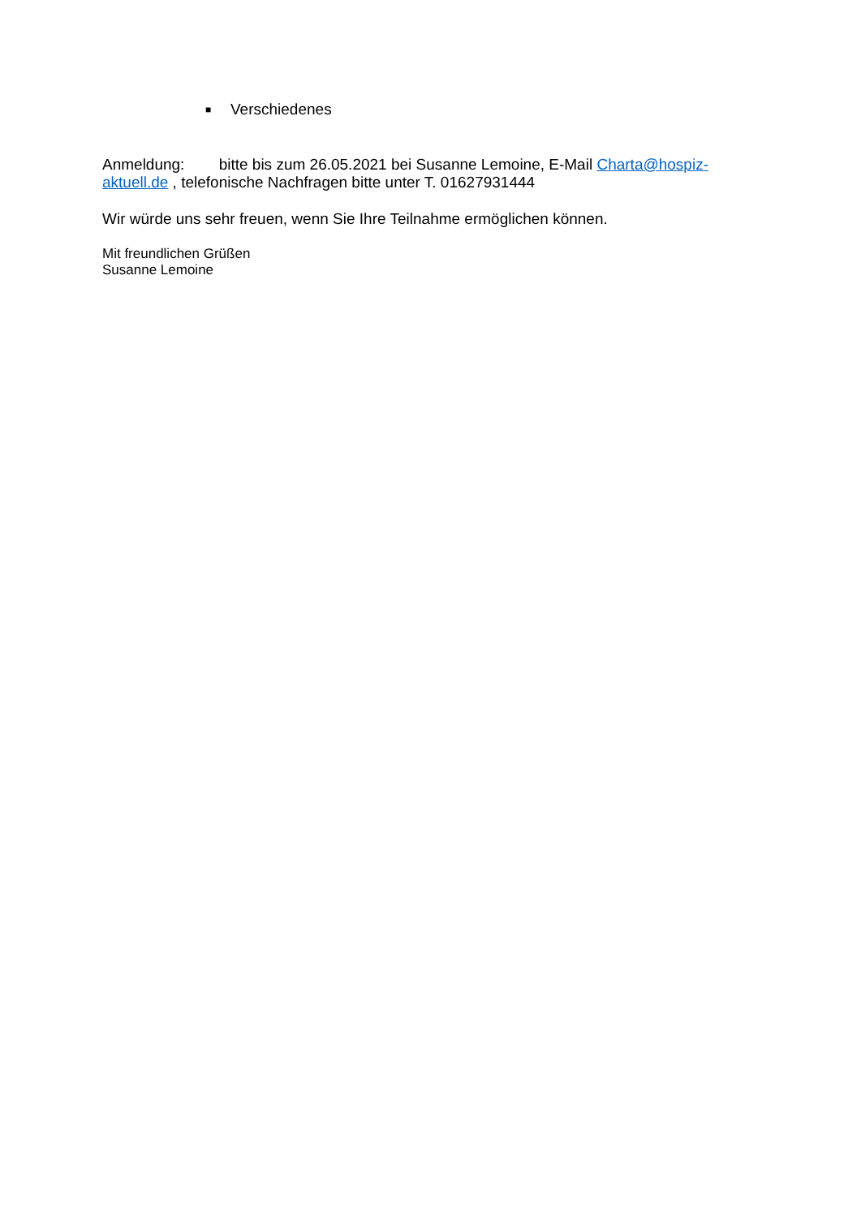■ Verschiedenes
Anmeldung: bitte bis zum 26.05.2021 bei Susanne Lemoine, E-Mail Charta@hospiz-aktuell.de , telefonische Nachfragen bitte unter T. 01627931444
Wir würde uns sehr freuen, wenn Sie Ihre Teilnahme ermöglichen können.
Mit freundlichen Grüßen
Susanne Lemoine